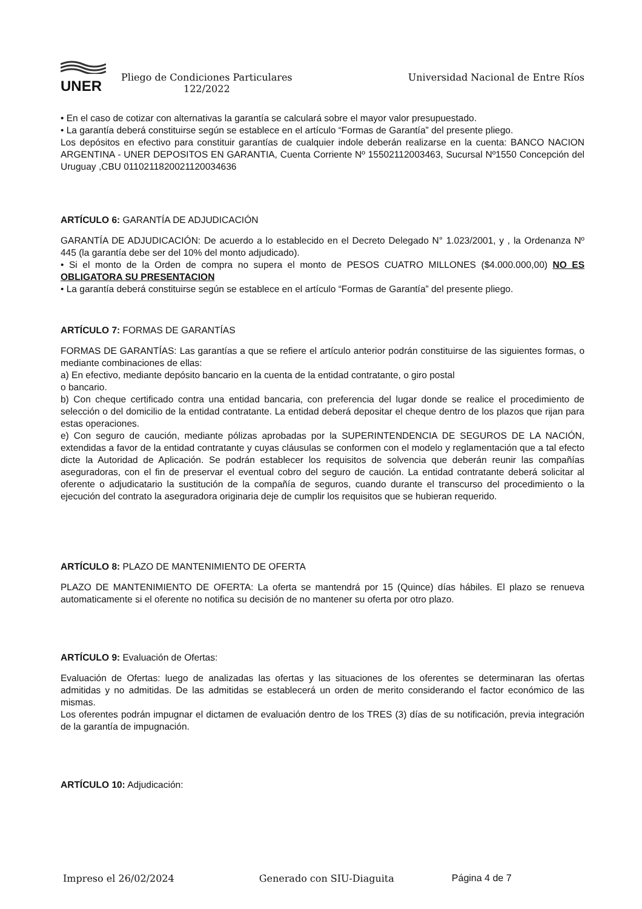UNER
Pliego de Condiciones Particulares
122/2022
Universidad Nacional de Entre Ríos
• En el caso de cotizar con alternativas la garantía se calculará sobre el mayor valor presupuestado.
• La garantía deberá constituirse según se establece en el artículo “Formas de Garantía” del presente pliego.
Los depósitos en efectivo para constituir garantías de cualquier indole deberán realizarse en la cuenta: BANCO NACION ARGENTINA - UNER DEPOSITOS EN GARANTIA, Cuenta Corriente Nº 15502112003463, Sucursal Nº1550 Concepción del Uruguay ,CBU 0110211820021120034636
ARTÍCULO 6: GARANTÍA DE ADJUDICACIÓN
GARANTÍA DE ADJUDICACIÓN: De acuerdo a lo establecido en el Decreto Delegado N° 1.023/2001, y , la Ordenanza Nº 445 (la garantía debe ser del 10% del monto adjudicado).
• Si el monto de la Orden de compra no supera el monto de PESOS CUATRO MILLONES ($4.000.000,00) NO ES OBLIGATORA SU PRESENTACION
• La garantía deberá constituirse según se establece en el artículo “Formas de Garantía” del presente pliego.
ARTÍCULO 7: FORMAS DE GARANTÍAS
FORMAS DE GARANTÍAS: Las garantías a que se refiere el artículo anterior podrán constituirse de las siguientes formas, o mediante combinaciones de ellas:
a) En efectivo, mediante depósito bancario en la cuenta de la entidad contratante, o giro postal
o bancario.
b) Con cheque certificado contra una entidad bancaria, con preferencia del lugar donde se realice el procedimiento de selección o del domicilio de la entidad contratante. La entidad deberá depositar el cheque dentro de los plazos que rijan para estas operaciones.
e) Con seguro de caución, mediante pólizas aprobadas por la SUPERINTENDENCIA DE SEGUROS DE LA NACIÓN, extendidas a favor de la entidad contratante y cuyas cláusulas se conformen con el modelo y reglamentación que a tal efecto dicte la Autoridad de Aplicación. Se podrán establecer los requisitos de solvencia que deberán reunir las compañías aseguradoras, con el fin de preservar el eventual cobro del seguro de caución. La entidad contratante deberá solicitar al oferente o adjudicatario la sustitución de la compañía de seguros, cuando durante el transcurso del procedimiento o la ejecución del contrato la aseguradora originaria deje de cumplir los requisitos que se hubieran requerido.
ARTÍCULO 8: PLAZO DE MANTENIMIENTO DE OFERTA
PLAZO DE MANTENIMIENTO DE OFERTA: La oferta se mantendrá por 15 (Quince) días hábiles. El plazo se renueva automaticamente si el oferente no notifica su decisión de no mantener su oferta por otro plazo.
ARTÍCULO 9: Evaluación de Ofertas:
Evaluación de Ofertas: luego de analizadas las ofertas y las situaciones de los oferentes se determinaran las ofertas admitidas y no admitidas. De las admitidas se establecerá un orden de merito considerando el factor económico de las mismas.
Los oferentes podrán impugnar el dictamen de evaluación dentro de los TRES (3) días de su notificación, previa integración de la garantía de impugnación.
ARTÍCULO 10: Adjudicación:
Impreso el 26/02/2024 Generado con SIU-Diaguita Página 4 de 7